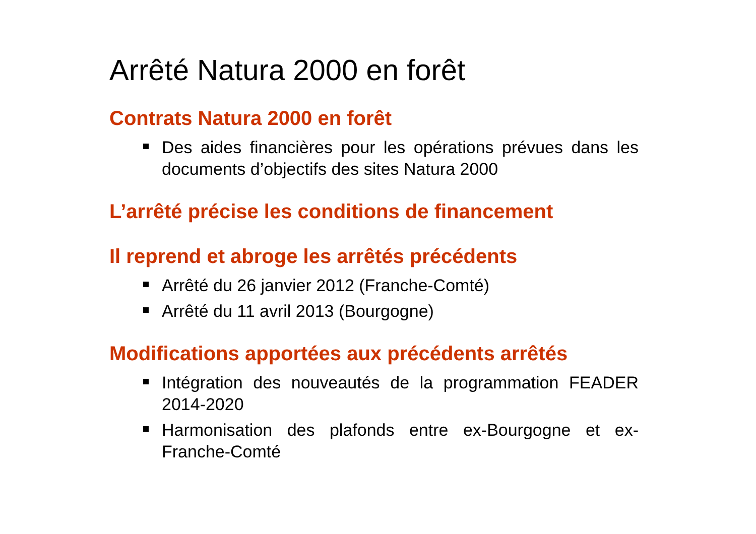Arrêté Natura 2000 en forêt
Contrats Natura 2000 en forêt
Des aides financières pour les opérations prévues dans les documents d’objectifs des sites Natura 2000
L’arrêté précise les conditions de financement
Il reprend et abroge les arrêtés précédents
Arrêté du 26 janvier 2012 (Franche-Comté)
Arrêté du 11 avril 2013 (Bourgogne)
Modifications apportées aux précédents arrêtés
Intégration des nouveautés de la programmation FEADER 2014-2020
Harmonisation des plafonds entre ex-Bourgogne et ex-Franche-Comté